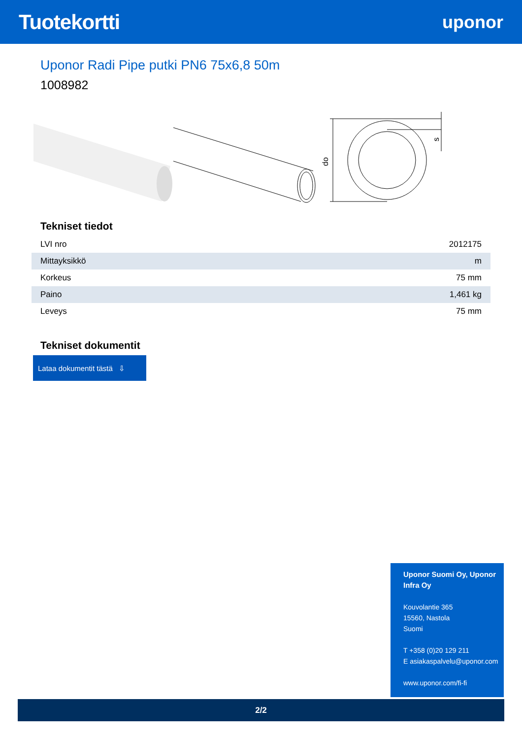Tuotekortti
uponor
Uponor Radi Pipe putki PN6 75x6,8 50m
1008982
do
s
Tekniset tiedot
| LVI nro | 2012175 |
| Mittayksikkö | m |
| Korkeus | 75 mm |
| Paino | 1,461 kg |
| Leveys | 75 mm |
Tekniset dokumentit
Lataa dokumentit tästä ⇩
Uponor Suomi Oy, Uponor Infra Oy
Kouvolantie 365
15560, Nastola
Suomi
T +358 (0)20 129 211
E asiakaspalvelu@uponor.com
www.uponor.com/fi-fi
2/2